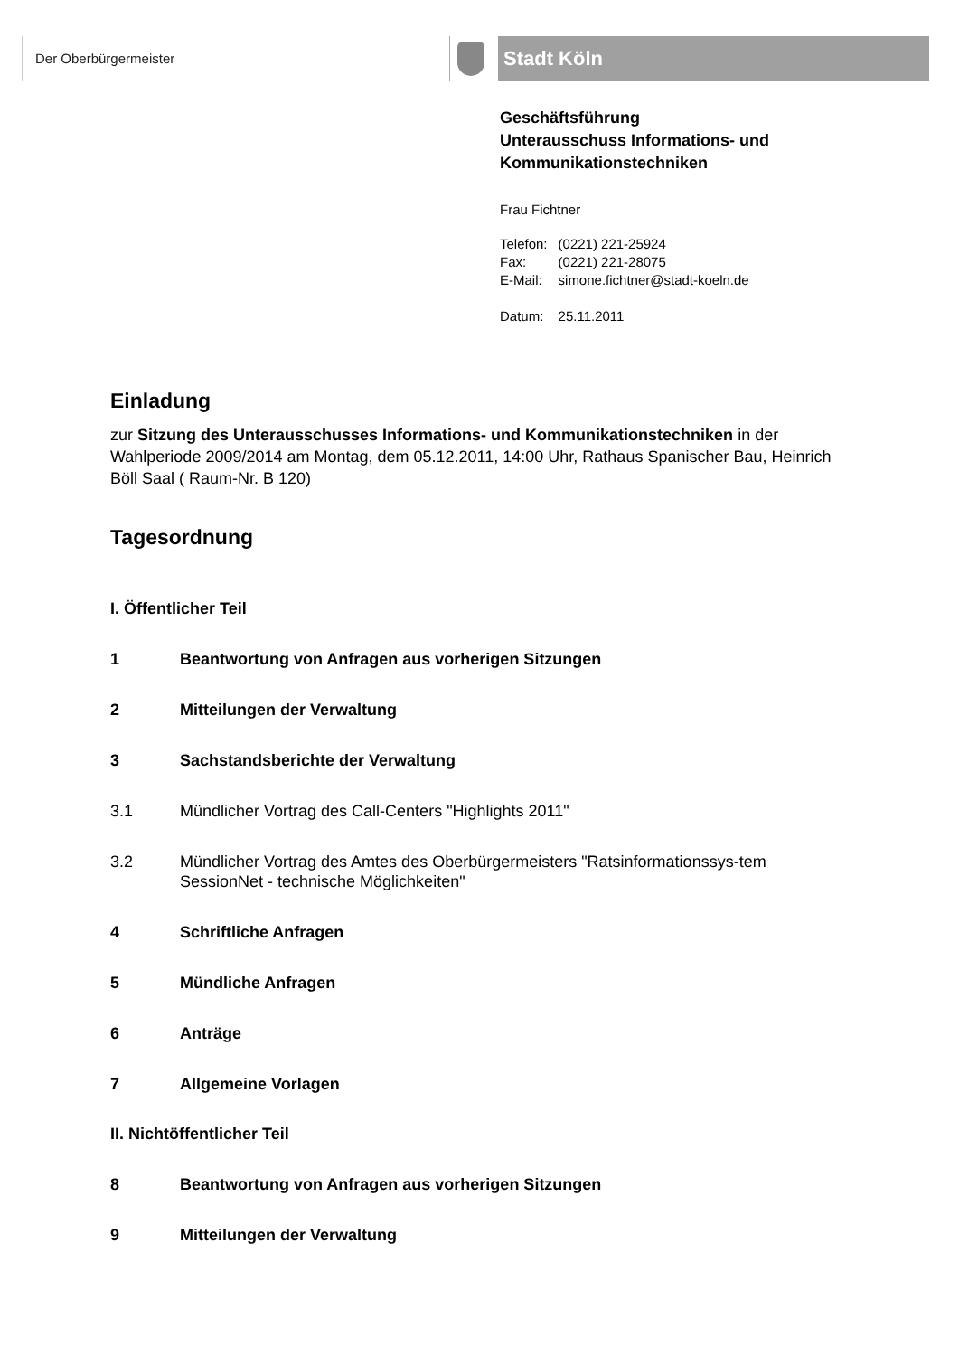Der Oberbürgermeister Stadt Köln
Geschäftsführung
Unterausschuss Informations- und Kommunikationstechniken
Frau Fichtner
| Telefon: | (0221) 221-25924 |
| Fax: | (0221) 221-28075 |
| E-Mail: | simone.fichtner@stadt-koeln.de |
| Datum: | 25.11.2011 |
Einladung
zur Sitzung des Unterausschusses Informations- und Kommunikationstechniken in der Wahlperiode 2009/2014 am Montag, dem 05.12.2011, 14:00 Uhr, Rathaus Spanischer Bau, Heinrich Böll Saal ( Raum-Nr. B 120)
Tagesordnung
I. Öffentlicher Teil
1 Beantwortung von Anfragen aus vorherigen Sitzungen
2 Mitteilungen der Verwaltung
3 Sachstandsberichte der Verwaltung
3.1 Mündlicher Vortrag des Call-Centers "Highlights 2011"
3.2 Mündlicher Vortrag des Amtes des Oberbürgermeisters "Ratsinformationssys-tem SessionNet - technische Möglichkeiten"
4 Schriftliche Anfragen
5 Mündliche Anfragen
6 Anträge
7 Allgemeine Vorlagen
II. Nichtöffentlicher Teil
8 Beantwortung von Anfragen aus vorherigen Sitzungen
9 Mitteilungen der Verwaltung